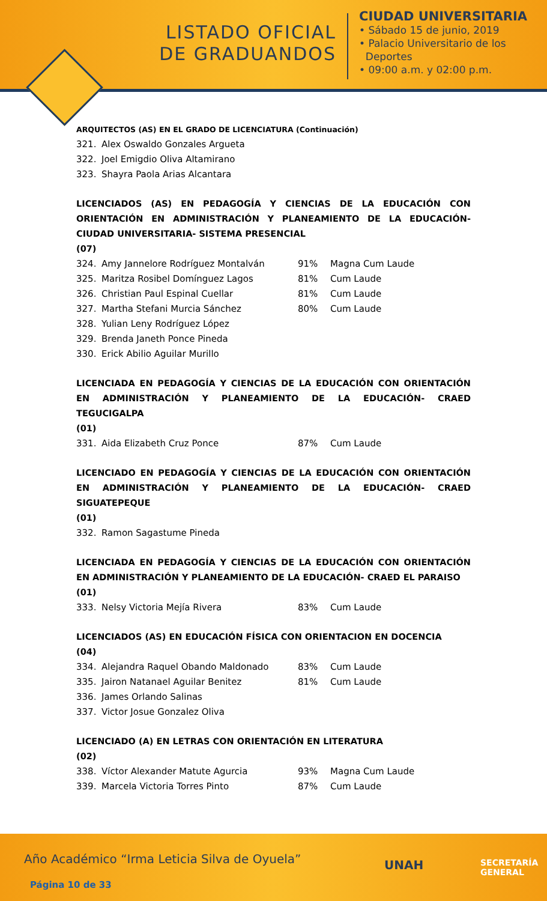LISTADO OFICIAL
DE GRADUANDOS
CIUDAD UNIVERSITARIA
• Sábado 15 de junio, 2019
• Palacio Universitario de los
Deportes
• 09:00 a.m. y 02:00 p.m.
ARQUITECTOS (AS) EN EL GRADO DE LICENCIATURA (Continuación)
321. Alex Oswaldo Gonzales Argueta
322. Joel Emigdio Oliva Altamirano
323. Shayra Paola Arias Alcantara
LICENCIADOS (AS) EN PEDAGOGÍA Y CIENCIAS DE LA EDUCACIÓN CON ORIENTACIÓN EN ADMINISTRACIÓN Y PLANEAMIENTO DE LA EDUCACIÓN- CIUDAD UNIVERSITARIA- SISTEMA PRESENCIAL
(07)
324. Amy Jannelore Rodríguez Montalván 91% Magna Cum Laude
325. Maritza Rosibel Domínguez Lagos 81% Cum Laude
326. Christian Paul Espinal Cuellar 81% Cum Laude
327. Martha Stefani Murcia Sánchez 80% Cum Laude
328. Yulian Leny Rodríguez López
329. Brenda Janeth Ponce Pineda
330. Erick Abilio Aguilar Murillo
LICENCIADA EN PEDAGOGÍA Y CIENCIAS DE LA EDUCACIÓN CON ORIENTACIÓN EN ADMINISTRACIÓN Y PLANEAMIENTO DE LA EDUCACIÓN- CRAED TEGUCIGALPA
(01)
331. Aida Elizabeth Cruz Ponce 87% Cum Laude
LICENCIADO EN PEDAGOGÍA Y CIENCIAS DE LA EDUCACIÓN CON ORIENTACIÓN EN ADMINISTRACIÓN Y PLANEAMIENTO DE LA EDUCACIÓN- CRAED SIGUATEPEQUE
(01)
332. Ramon Sagastume Pineda
LICENCIADA EN PEDAGOGÍA Y CIENCIAS DE LA EDUCACIÓN CON ORIENTACIÓN EN ADMINISTRACIÓN Y PLANEAMIENTO DE LA EDUCACIÓN- CRAED EL PARAISO
(01)
333. Nelsy Victoria Mejía Rivera 83% Cum Laude
LICENCIADOS (AS) EN EDUCACIÓN FÍSICA CON ORIENTACION EN DOCENCIA
(04)
334. Alejandra Raquel Obando Maldonado 83% Cum Laude
335. Jairon Natanael Aguilar Benitez 81% Cum Laude
336. James Orlando Salinas
337. Victor Josue Gonzalez Oliva
LICENCIADO (A) EN LETRAS CON ORIENTACIÓN EN LITERATURA
(02)
338. Víctor Alexander Matute Agurcia 93% Magna Cum Laude
339. Marcela Victoria Torres Pinto 87% Cum Laude
Año Académico “Irma Leticia Silva de Oyuela”
Página 10 de 33
UNAH
SECRETARÍA
GENERAL